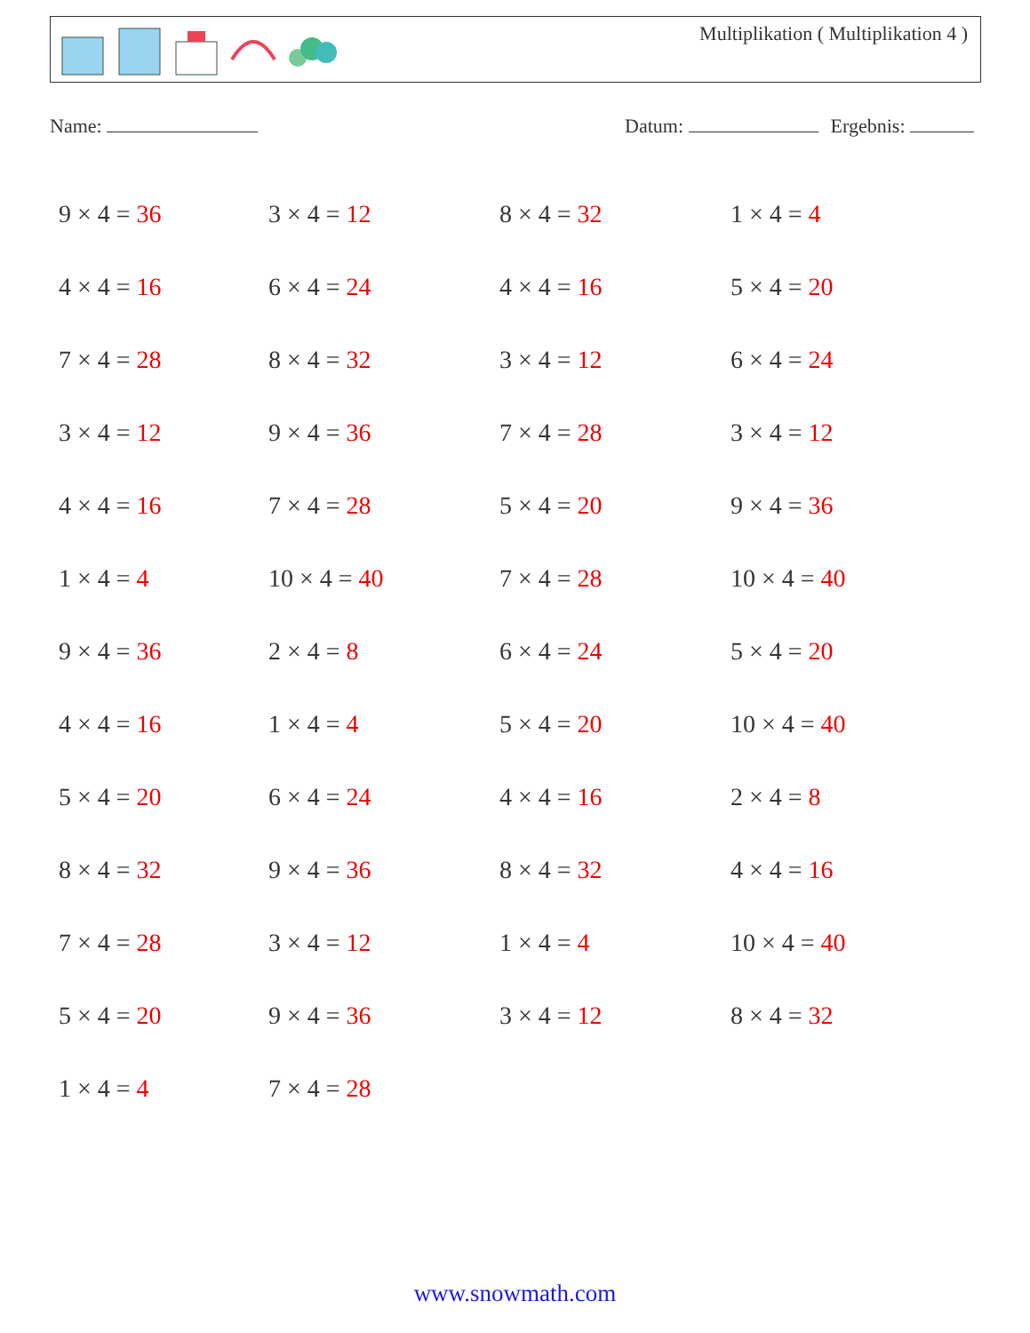Multiplikation ( Multiplikation 4 )
Name: Datum: Ergebnis:
| 9 × 4 = 36 | 3 × 4 = 12 | 8 × 4 = 32 | 1 × 4 = 4 |
| 4 × 4 = 16 | 6 × 4 = 24 | 4 × 4 = 16 | 5 × 4 = 20 |
| 7 × 4 = 28 | 8 × 4 = 32 | 3 × 4 = 12 | 6 × 4 = 24 |
| 3 × 4 = 12 | 9 × 4 = 36 | 7 × 4 = 28 | 3 × 4 = 12 |
| 4 × 4 = 16 | 7 × 4 = 28 | 5 × 4 = 20 | 9 × 4 = 36 |
| 1 × 4 = 4 | 10 × 4 = 40 | 7 × 4 = 28 | 10 × 4 = 40 |
| 9 × 4 = 36 | 2 × 4 = 8 | 6 × 4 = 24 | 5 × 4 = 20 |
| 4 × 4 = 16 | 1 × 4 = 4 | 5 × 4 = 20 | 10 × 4 = 40 |
| 5 × 4 = 20 | 6 × 4 = 24 | 4 × 4 = 16 | 2 × 4 = 8 |
| 8 × 4 = 32 | 9 × 4 = 36 | 8 × 4 = 32 | 4 × 4 = 16 |
| 7 × 4 = 28 | 3 × 4 = 12 | 1 × 4 = 4 | 10 × 4 = 40 |
| 5 × 4 = 20 | 9 × 4 = 36 | 3 × 4 = 12 | 8 × 4 = 32 |
| 1 × 4 = 4 | 7 × 4 = 28 | | |
www.snowmath.com